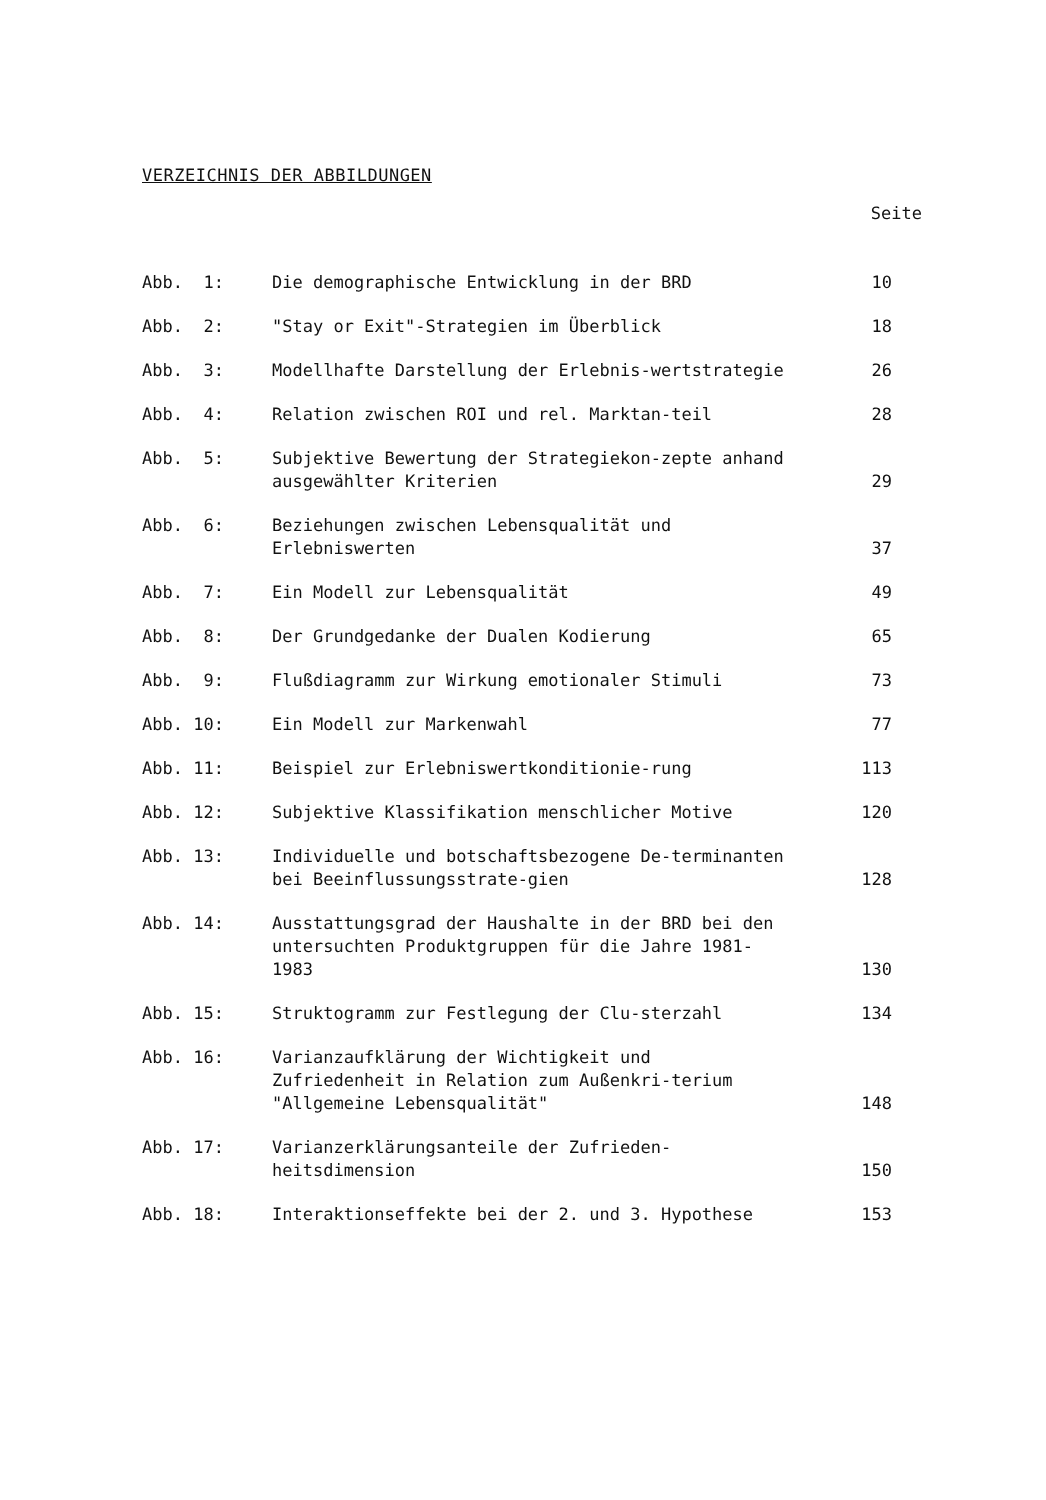VERZEICHNIS DER ABBILDUNGEN
Seite
| Abb. 1: | Die demographische Entwicklung in der BRD | 10 |
| Abb. 2: | "Stay or Exit"-Strategien im Überblick | 18 |
| Abb. 3: | Modellhafte Darstellung der Erlebnis-wertstrategie | 26 |
| Abb. 4: | Relation zwischen ROI und rel. Marktan-teil | 28 |
| Abb. 5: | Subjektive Bewertung der Strategiekon-zepte anhand ausgewählter Kriterien | 29 |
| Abb. 6: | Beziehungen zwischen Lebensqualität und Erlebniswerten | 37 |
| Abb. 7: | Ein Modell zur Lebensqualität | 49 |
| Abb. 8: | Der Grundgedanke der Dualen Kodierung | 65 |
| Abb. 9: | Flußdiagramm zur Wirkung emotionaler Stimuli | 73 |
| Abb. 10: | Ein Modell zur Markenwahl | 77 |
| Abb. 11: | Beispiel zur Erlebniswertkonditionie-rung | 113 |
| Abb. 12: | Subjektive Klassifikation menschlicher Motive | 120 |
| Abb. 13: | Individuelle und botschaftsbezogene De-terminanten bei Beeinflussungsstrate-gien | 128 |
| Abb. 14: | Ausstattungsgrad der Haushalte in der BRD bei den untersuchten Produktgruppen für die Jahre 1981-1983 | 130 |
| Abb. 15: | Struktogramm zur Festlegung der Clu-sterzahl | 134 |
| Abb. 16: | Varianzaufklärung der Wichtigkeit und Zufriedenheit in Relation zum Außenkri-terium "Allgemeine Lebensqualität" | 148 |
| Abb. 17: | Varianzerklärungsanteile der Zufrieden-heitsdimension | 150 |
| Abb. 18: | Interaktionseffekte bei der 2. und 3. Hypothese | 153 |